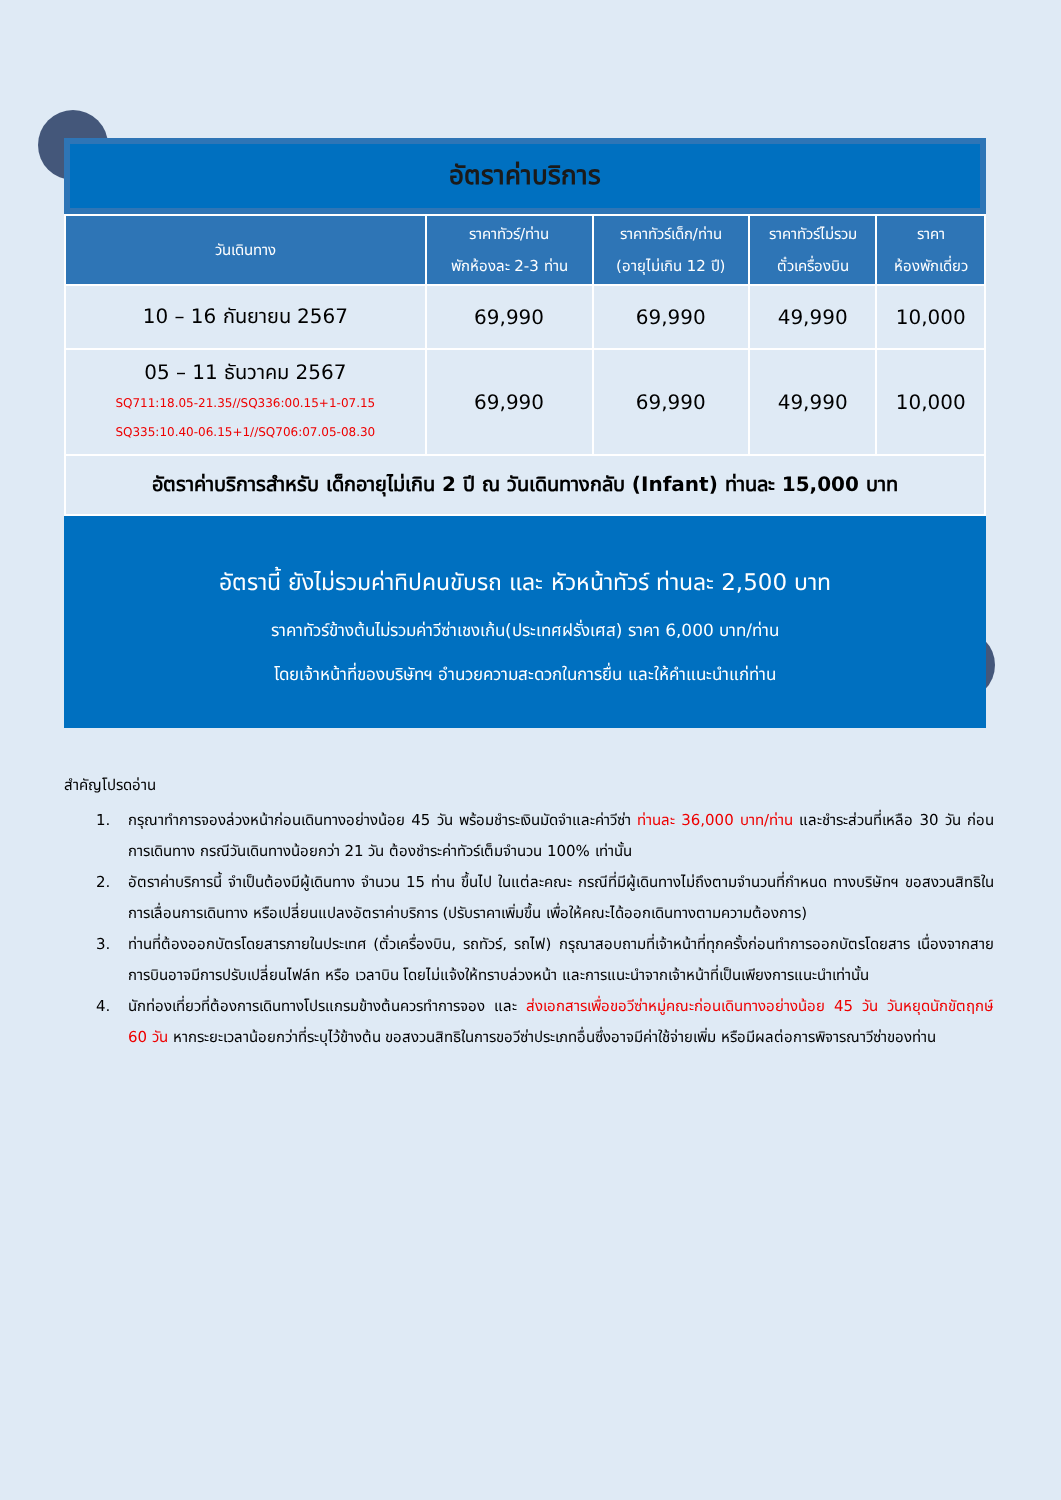อัตราค่าบริการ
| วันเดินทาง | ราคาทัวร์/ท่าน พักห้องละ 2-3 ท่าน | ราคาทัวร์เด็ก/ท่าน (อายุไม่เกิน 12 ปี) | ราคาทัวร์ไม่รวม ตั๋วเครื่องบิน | ราคา ห้องพักเดี่ยว |
| --- | --- | --- | --- | --- |
| 10 – 16 กันยายน 2567 | 69,990 | 69,990 | 49,990 | 10,000 |
| 05 – 11 ธันวาคม 2567 SQ711:18.05-21.35//SQ336:00.15+1-07.15 SQ335:10.40-06.15+1//SQ706:07.05-08.30 | 69,990 | 69,990 | 49,990 | 10,000 |
| อัตราค่าบริการสำหรับ เด็กอายุไม่เกิน 2 ปี ณ วันเดินทางกลับ (Infant) ท่านละ 15,000 บาท | | | | |
อัตรานี้ ยังไม่รวมค่าทิปคนขับรถ และ หัวหน้าทัวร์ ท่านละ 2,500 บาท
ราคาทัวร์ข้างต้นไม่รวมค่าวีซ่าเชงเก้น(ประเทศฝรั่งเศส) ราคา 6,000 บาท/ท่าน
โดยเจ้าหน้าที่ของบริษัทฯ อำนวยความสะดวกในการยื่น และให้คำแนะนำแก่ท่าน
สำคัญโปรดอ่าน
1. กรุณาทำการจองล่วงหน้าก่อนเดินทางอย่างน้อย 45 วัน พร้อมชำระเงินมัดจำและค่าวีซ่า ท่านละ 36,000 บาท/ท่าน และชำระส่วนที่เหลือ 30 วัน ก่อนการเดินทาง กรณีวันเดินทางน้อยกว่า 21 วัน ต้องชำระค่าทัวร์เต็มจำนวน 100% เท่านั้น
2. อัตราค่าบริการนี้ จำเป็นต้องมีผู้เดินทาง จำนวน 15 ท่าน ขึ้นไป ในแต่ละคณะ กรณีที่มีผู้เดินทางไม่ถึงตามจำนวนที่กำหนด ทางบริษัทฯ ขอสงวนสิทธิในการเลื่อนการเดินทาง หรือเปลี่ยนแปลงอัตราค่าบริการ (ปรับราคาเพิ่มขึ้น เพื่อให้คณะได้ออกเดินทางตามความต้องการ)
3. ท่านที่ต้องออกบัตรโดยสารภายในประเทศ (ตั๋วเครื่องบิน, รถทัวร์, รถไฟ) กรุณาสอบถามที่เจ้าหน้าที่ทุกครั้งก่อนทำการออกบัตรโดยสาร เนื่องจากสายการบินอาจมีการปรับเปลี่ยนไฟล์ท หรือ เวลาบิน โดยไม่แจ้งให้ทราบล่วงหน้า และการแนะนำจากเจ้าหน้าที่เป็นเพียงการแนะนำเท่านั้น
4. นักท่องเที่ยวที่ต้องการเดินทางโปรแกรมข้างต้นควรทำการจอง และ ส่งเอกสารเพื่อขอวีซ่าหมู่คณะก่อนเดินทางอย่างน้อย 45 วัน วันหยุดนักขัตฤกษ์ 60 วัน หากระยะเวลาน้อยกว่าที่ระบุไว้ข้างต้น ขอสงวนสิทธิในการขอวีซ่าประเภทอื่นซึ่งอาจมีค่าใช้จ่ายเพิ่ม หรือมีผลต่อการพิจารณาวีซ่าของท่าน